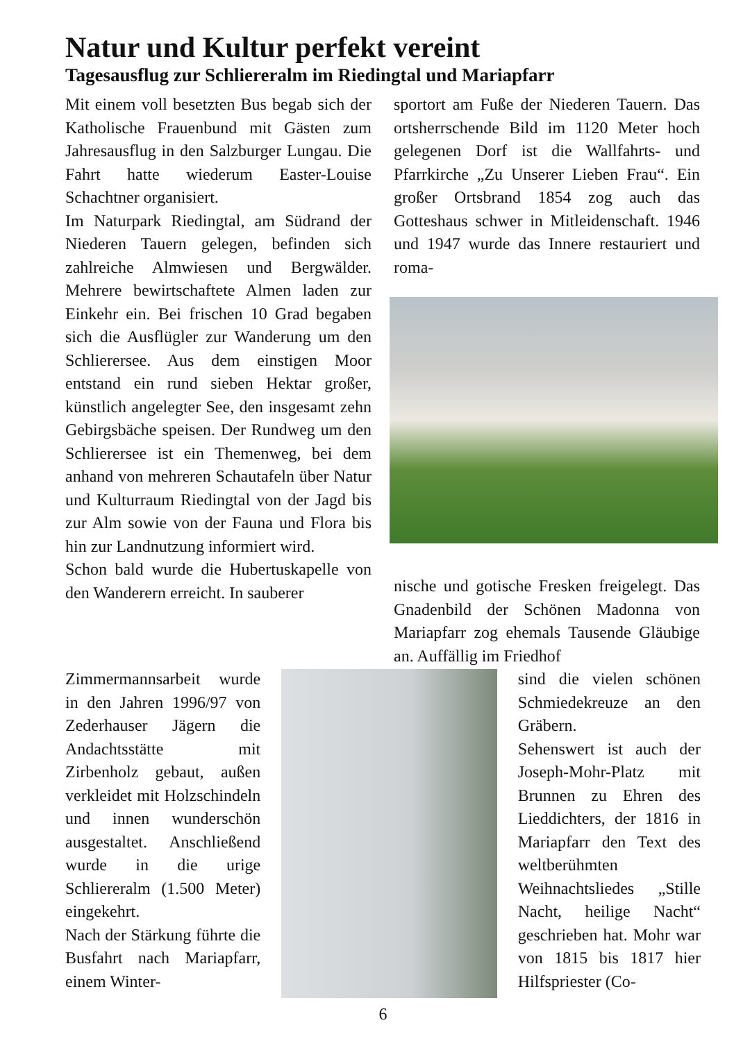Natur und Kultur perfekt vereint
Tagesausflug zur Schliereralm im Riedingtal und Mariapfarr
Mit einem voll besetzten Bus begab sich der Katholische Frauenbund mit Gästen zum Jahresausflug in den Salzburger Lungau. Die Fahrt hatte wiederum Easter-Louise Schachtner organisiert.
Im Naturpark Riedingtal, am Südrand der Niederen Tauern gelegen, befinden sich zahlreiche Almwiesen und Bergwälder. Mehrere bewirtschaftete Almen laden zur Einkehr ein. Bei frischen 10 Grad begaben sich die Ausflügler zur Wanderung um den Schlierersee. Aus dem einstigen Moor entstand ein rund sieben Hektar großer, künstlich angelegter See, den insgesamt zehn Gebirgsbäche speisen. Der Rundweg um den Schlierersee ist ein Themenweg, bei dem anhand von mehreren Schautafeln über Natur und Kulturraum Riedingtal von der Jagd bis zur Alm sowie von der Fauna und Flora bis hin zur Landnutzung informiert wird.
Schon bald wurde die Hubertuskapelle von den Wanderern erreicht. In sauberer
sportort am Fuße der Niederen Tauern. Das ortsherrschende Bild im 1120 Meter hoch gelegenen Dorf ist die Wallfahrts- und Pfarrkirche „Zu Unserer Lieben Frau“. Ein großer Ortsbrand 1854 zog auch das Gotteshaus schwer in Mitleidenschaft. 1946 und 1947 wurde das Innere restauriert und roma-
nische und gotische Fresken freigelegt. Das Gnadenbild der Schönen Madonna von Mariapfarr zog ehemals Tausende Gläubige an. Auffällig im Friedhof
Zimmermannsarbeit wurde in den Jahren 1996/97 von Zederhauser Jägern die Andachtsstätte mit Zirbenholz gebaut, außen verkleidet mit Holzschindeln und innen wunderschön ausgestaltet. Anschließend wurde in die urige Schliereralm (1.500 Meter) eingekehrt.
Nach der Stärkung führte die Busfahrt nach Mariapfarr, einem Winter-
sind die vielen schönen Schmiedekreuze an den Gräbern.
Sehenswert ist auch der Joseph-Mohr-Platz mit Brunnen zu Ehren des Lieddichters, der 1816 in Mariapfarr den Text des weltberühmten Weihnachtsliedes „Stille Nacht, heilige Nacht“ geschrieben hat. Mohr war von 1815 bis 1817 hier Hilfspriester (Co-
6